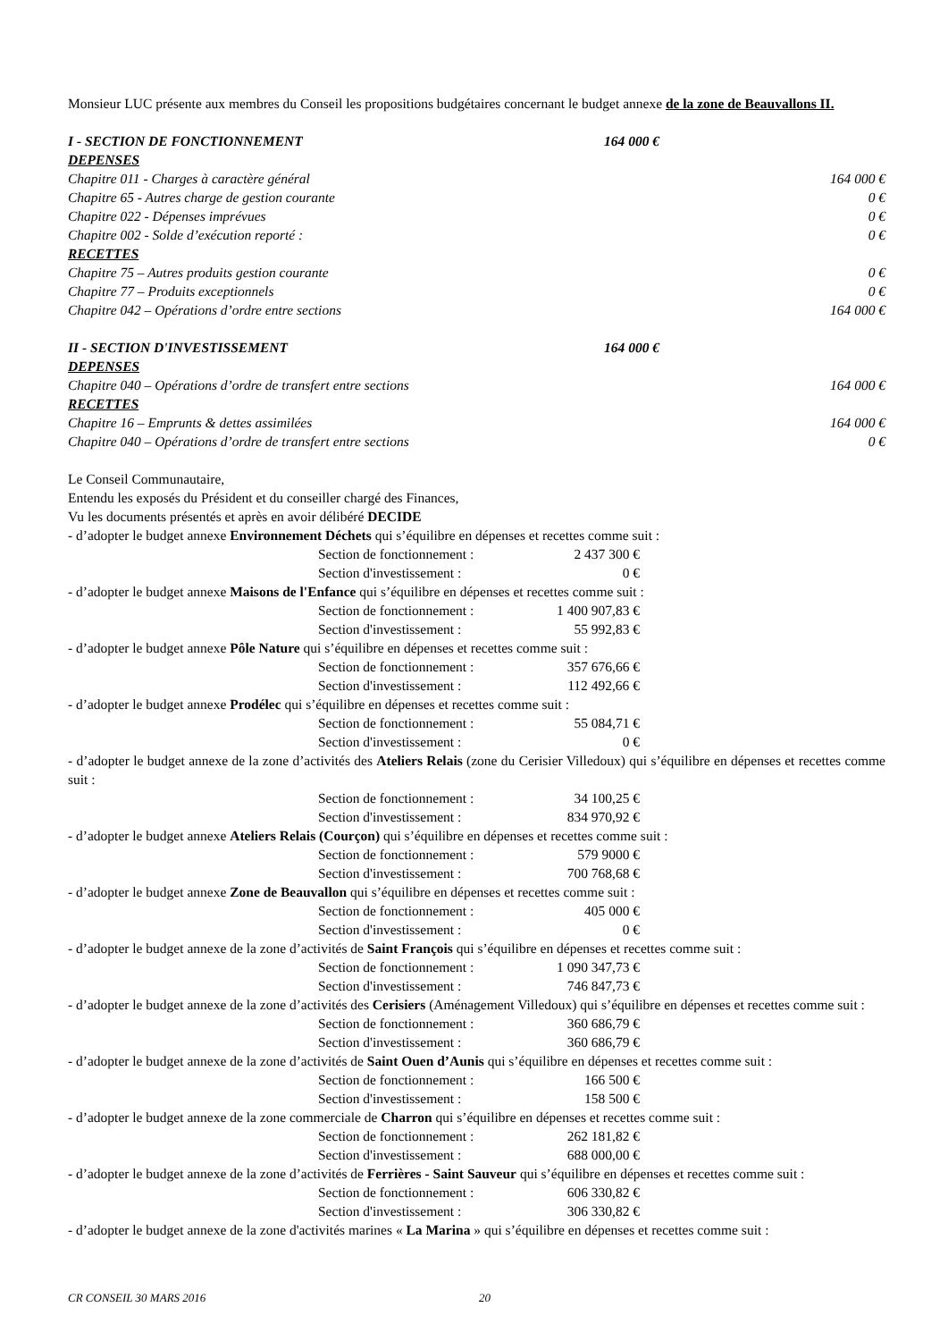Monsieur LUC présente aux membres du Conseil les propositions budgétaires concernant le budget annexe de la zone de Beauvallons II.
I - SECTION DE FONCTIONNEMENT 164 000 €
DEPENSES
Chapitre 011 - Charges à caractère général 164 000 €
Chapitre 65 - Autres charge de gestion courante 0 €
Chapitre 022 - Dépenses imprévues 0 €
Chapitre 002 - Solde d’exécution reporté : 0 €
RECETTES
Chapitre 75 – Autres produits gestion courante 0 €
Chapitre 77 – Produits exceptionnels 0 €
Chapitre 042 – Opérations d’ordre entre sections 164 000 €
II - SECTION D'INVESTISSEMENT 164 000 €
DEPENSES
Chapitre 040 – Opérations d’ordre de transfert entre sections 164 000 €
RECETTES
Chapitre 16 – Emprunts & dettes assimilées 164 000 €
Chapitre 040 – Opérations d’ordre de transfert entre sections 0 €
Le Conseil Communautaire,
Entendu les exposés du Président et du conseiller chargé des Finances,
Vu les documents présentés et après en avoir délibéré DECIDE
- d’adopter le budget annexe Environnement Déchets qui s’équilibre en dépenses et recettes comme suit :
Section de fonctionnement : 2 437 300 €
Section d'investissement : 0 €
- d’adopter le budget annexe Maisons de l'Enfance qui s’équilibre en dépenses et recettes comme suit :
Section de fonctionnement : 1 400 907,83 €
Section d'investissement : 55 992,83 €
- d’adopter le budget annexe Pôle Nature qui s’équilibre en dépenses et recettes comme suit :
Section de fonctionnement : 357 676,66 €
Section d'investissement : 112 492,66 €
- d’adopter le budget annexe Prodélec qui s’équilibre en dépenses et recettes comme suit :
Section de fonctionnement : 55 084,71 €
Section d'investissement : 0 €
- d’adopter le budget annexe de la zone d’activités des Ateliers Relais (zone du Cerisier Villedoux) qui s’équilibre en dépenses et recettes comme suit :
Section de fonctionnement : 34 100,25 €
Section d'investissement : 834 970,92 €
- d’adopter le budget annexe Ateliers Relais (Courçon) qui s’équilibre en dépenses et recettes comme suit :
Section de fonctionnement : 579 9000 €
Section d'investissement : 700 768,68 €
- d’adopter le budget annexe Zone de Beauvallon qui s’équilibre en dépenses et recettes comme suit :
Section de fonctionnement : 405 000 €
Section d'investissement : 0 €
- d’adopter le budget annexe de la zone d’activités de Saint François qui s’équilibre en dépenses et recettes comme suit :
Section de fonctionnement : 1 090 347,73 €
Section d'investissement : 746 847,73 €
- d’adopter le budget annexe de la zone d’activités des Cerisiers (Aménagement Villedoux) qui s’équilibre en dépenses et recettes comme suit :
Section de fonctionnement : 360 686,79 €
Section d'investissement : 360 686,79 €
- d’adopter le budget annexe de la zone d’activités de Saint Ouen d’Aunis qui s’équilibre en dépenses et recettes comme suit :
Section de fonctionnement : 166 500 €
Section d'investissement : 158 500 €
- d’adopter le budget annexe de la zone commerciale de Charron qui s’équilibre en dépenses et recettes comme suit :
Section de fonctionnement : 262 181,82 €
Section d'investissement : 688 000,00 €
- d’adopter le budget annexe de la zone d’activités de Ferrières - Saint Sauveur qui s’équilibre en dépenses et recettes comme suit :
Section de fonctionnement : 606 330,82 €
Section d'investissement : 306 330,82 €
- d’adopter le budget annexe de la zone d'activités marines « La Marina » qui s’équilibre en dépenses et recettes comme suit :
CR CONSEIL 30 MARS 2016 20